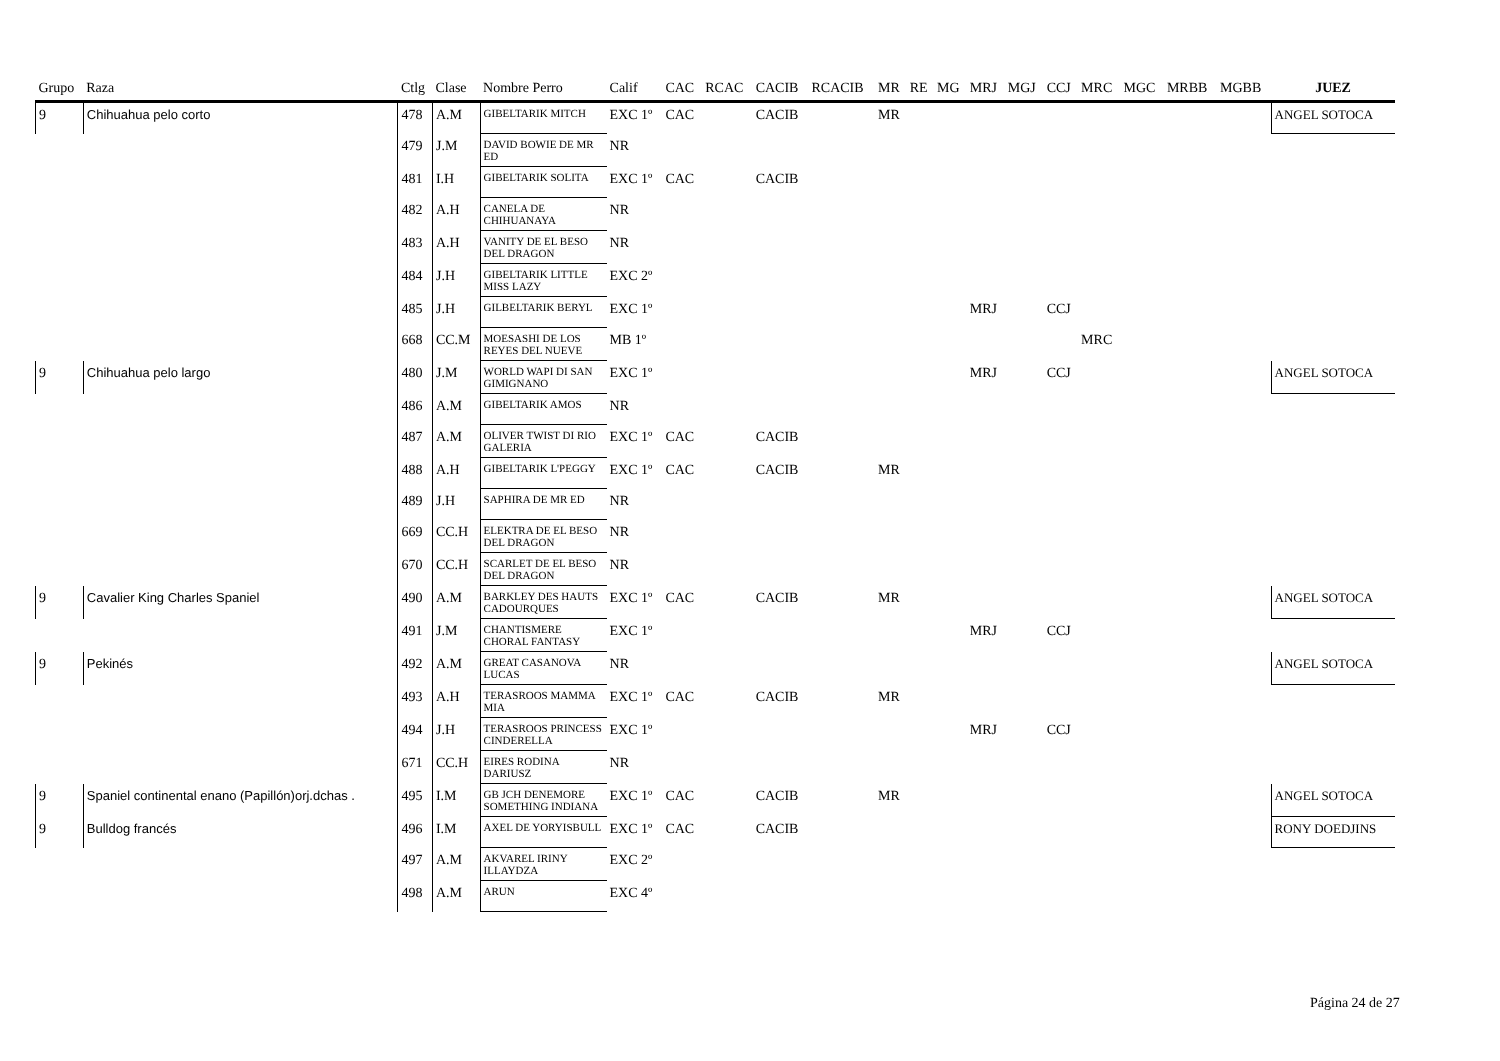| Grupo | Raza | Ctlg | Clase | Nombre Perro | Calif | CAC | RCAC | CACIB | RCACIB | MR | RE | MG | MRJ | MGJ | CCJ | MRC | MGC | MRBB | MGBB | JUEZ |
| --- | --- | --- | --- | --- | --- | --- | --- | --- | --- | --- | --- | --- | --- | --- | --- | --- | --- | --- | --- | --- |
| 9 | Chihuahua pelo corto | 478 | A.M | GIBELTARIK MITCH | EXC 1º | CAC | | CACIB | | MR | | | | | | | | | | ANGEL SOTOCA |
| | | 479 | J.M | DAVID BOWIE DE MR ED | NR | | | | | | | | | | | | | | | |
| | | 481 | I.H | GIBELTARIK SOLITA | EXC 1º | CAC | | CACIB | | | | | | | | | | | | |
| | | 482 | A.H | CANELA DE CHIHUANAYA | NR | | | | | | | | | | | | | | | |
| | | 483 | A.H | VANITY DE EL BESO DEL DRAGON | NR | | | | | | | | | | | | | | | |
| | | 484 | J.H | GIBELTARIK LITTLE MISS LAZY | EXC 2º | | | | | | | | | | | | | | | |
| | | 485 | J.H | GILBELTARIK BERYL | EXC 1º | | | | | | | | MRJ | | CCJ | | | | | |
| | | 668 | CC.M | MOESASHI DE LOS REYES DEL NUEVE | MB 1º | | | | | | | | | | | MRC | | | | |
| 9 | Chihuahua pelo largo | 480 | J.M | WORLD WAPI DI SAN GIMIGNANO | EXC 1º | | | | | | | | MRJ | | CCJ | | | | | ANGEL SOTOCA |
| | | 486 | A.M | GIBELTARIK AMOS | NR | | | | | | | | | | | | | | | |
| | | 487 | A.M | OLIVER TWIST DI RIO GALERIA | EXC 1º | CAC | | CACIB | | | | | | | | | | | | |
| | | 488 | A.H | GIBELTARIK L'PEGGY | EXC 1º | CAC | | CACIB | | MR | | | | | | | | | | |
| | | 489 | J.H | SAPHIRA DE MR ED | NR | | | | | | | | | | | | | | | |
| | | 669 | CC.H | ELEKTRA DE EL BESO DEL DRAGON | NR | | | | | | | | | | | | | | | |
| | | 670 | CC.H | SCARLET DE EL BESO DEL DRAGON | NR | | | | | | | | | | | | | | | |
| 9 | Cavalier King Charles Spaniel | 490 | A.M | BARKLEY DES HAUTS CADOURQUES | EXC 1º | CAC | | CACIB | | MR | | | | | | | | | | ANGEL SOTOCA |
| | | 491 | J.M | CHANTISMERE CHORAL FANTASY | EXC 1º | | | | | | | | MRJ | | CCJ | | | | | |
| 9 | Pekinés | 492 | A.M | GREAT CASANOVA LUCAS | NR | | | | | | | | | | | | | | | ANGEL SOTOCA |
| | | 493 | A.H | TERASROOS MAMMA MIA | EXC 1º | CAC | | CACIB | | MR | | | | | | | | | | |
| | | 494 | J.H | TERASROOS PRINCESS CINDERELLA | EXC 1º | | | | | | | | MRJ | | CCJ | | | | | |
| | | 671 | CC.H | EIRES RODINA DARIUSZ | NR | | | | | | | | | | | | | | | |
| 9 | Spaniel continental enano (Papillón)orj.dchas . | 495 | I.M | GB JCH DENEMORE SOMETHING INDIANA | EXC 1º | CAC | | CACIB | | MR | | | | | | | | | | ANGEL SOTOCA |
| 9 | Bulldog francés | 496 | I.M | AXEL DE YORYISBULL | EXC 1º | CAC | | CACIB | | | | | | | | | | | | RONY DOEDJINS |
| | | 497 | A.M | AKVAREL IRINY ILLAYDZA | EXC 2º | | | | | | | | | | | | | | | |
| | | 498 | A.M | ARUN | EXC 4º | | | | | | | | | | | | | | | |
Página 24 de 27